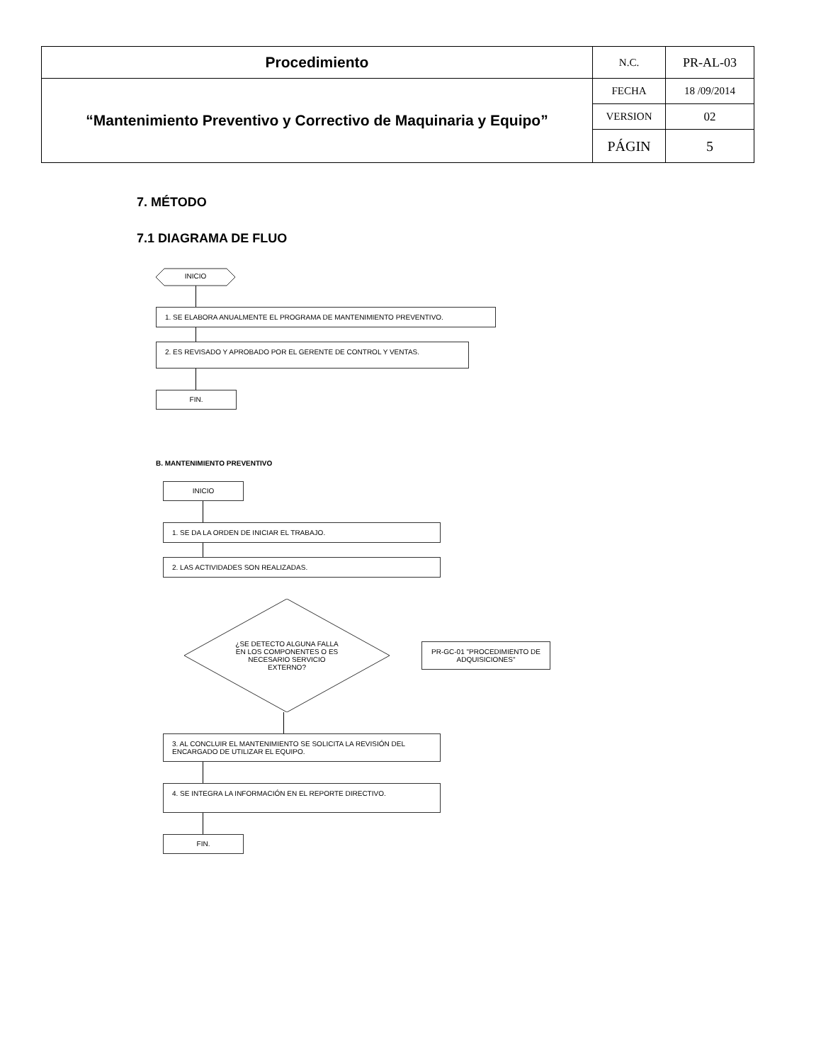| Procedimiento | N.C. | PR-AL-03 |
| “Mantenimiento Preventivo y Correctivo de Maquinaria y Equipo” | FECHA | 18 /09/2014 |
| | VERSION | 02 |
| | PÁGIN | 5 |
7. MÉTODO
7.1 DIAGRAMA DE FLUO
INICIO
1. SE ELABORA ANUALMENTE EL PROGRAMA DE MANTENIMIENTO PREVENTIVO.
2. ES REVISADO Y APROBADO POR EL GERENTE DE CONTROL Y VENTAS.
FIN.
B. MANTENIMIENTO PREVENTIVO
INICIO
1. SE DA LA ORDEN DE INICIAR EL TRABAJO.
2. LAS ACTIVIDADES SON REALIZADAS.
¿SE DETECTO ALGUNA FALLA EN LOS COMPONENTES O ES NECESARIO SERVICIO EXTERNO?
PR-GC-01 "PROCEDIMIENTO DE ADQUISICIONES"
3. AL CONCLUIR EL MANTENIMIENTO SE SOLICITA LA REVISIÓN DEL ENCARGADO DE UTILIZAR EL EQUIPO.
4. SE INTEGRA LA INFORMACIÓN EN EL REPORTE DIRECTIVO.
FIN.